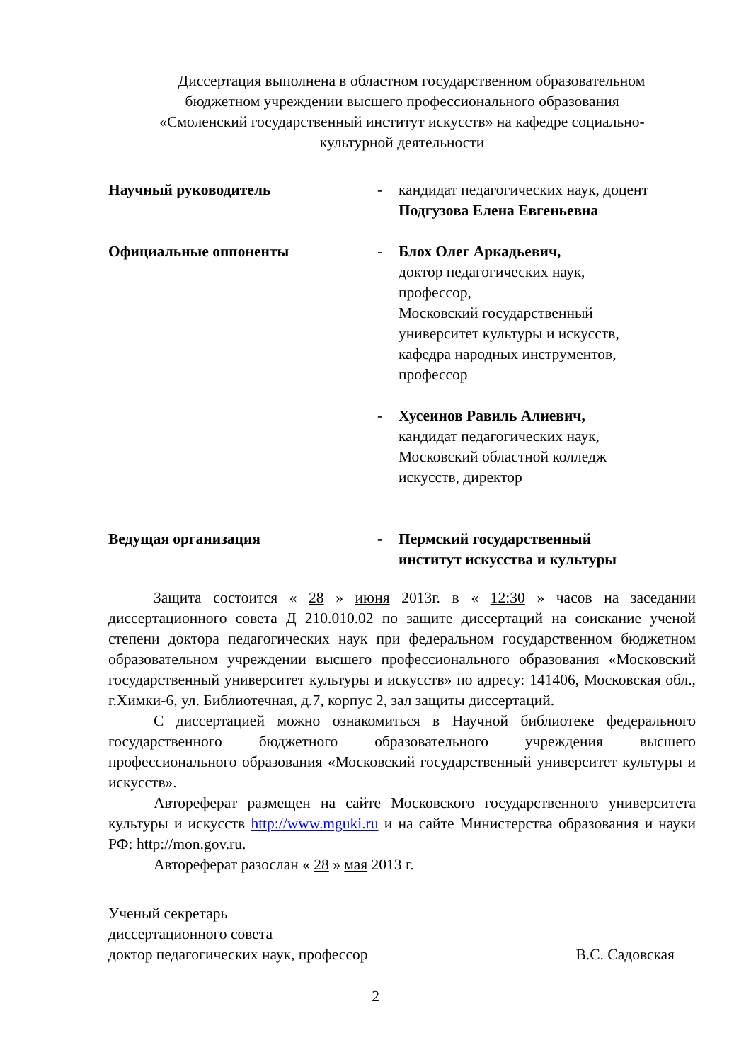Диссертация выполнена в областном государственном образовательном
бюджетном учреждении высшего профессионального образования
«Смоленский государственный институт искусств» на кафедре социально-
культурной деятельности
Научный руководитель - кандидат педагогических наук, доцент
Подгузова Елена Евгеньевна
Официальные оппоненты - Блох Олег Аркадьевич,
доктор педагогических наук,
профессор,
Московский государственный
университет культуры и искусств,
кафедра народных инструментов,
профессор
- Хусеинов Равиль Алиевич,
кандидат педагогических наук,
Московский областной колледж
искусств, директор
Ведущая организация - Пермский государственный
институт искусства и культуры
Защита состоится « 28 » июня 2013г. в « 12:30 » часов на заседании диссертационного совета Д 210.010.02 по защите диссертаций на соискание ученой степени доктора педагогических наук при федеральном государственном бюджетном образовательном учреждении высшего профессионального образования «Московский государственный университет культуры и искусств» по адресу: 141406, Московская обл., г.Химки-6, ул. Библиотечная, д.7, корпус 2, зал защиты диссертаций.
С диссертацией можно ознакомиться в Научной библиотеке федерального государственного бюджетного образовательного учреждения высшего профессионального образования «Московский государственный университет культуры и искусств».
Автореферат размещен на сайте Московского государственного университета культуры и искусств http://www.mguki.ru и на сайте Министерства образования и науки РФ: http://mon.gov.ru.
Автореферат разослан « 28 » мая 2013 г.
Ученый секретарь
диссертационного совета
доктор педагогических наук, профессор В.С. Садовская
2